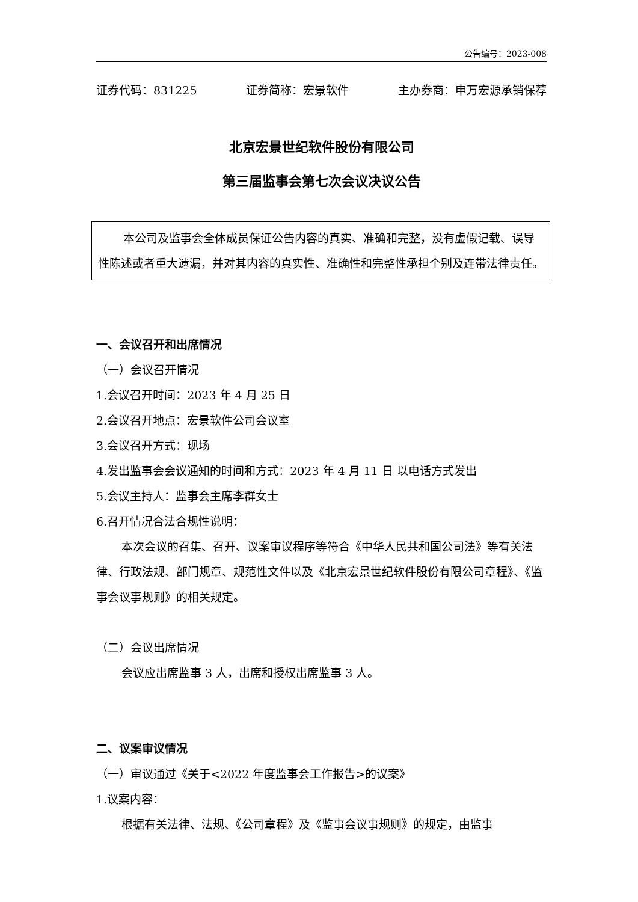公告编号：2023-008
证券代码：831225 证券简称：宏景软件 主办券商：申万宏源承销保荐
北京宏景世纪软件股份有限公司
第三届监事会第七次会议决议公告
本公司及监事会全体成员保证公告内容的真实、准确和完整，没有虚假记载、误导性陈述或者重大遗漏，并对其内容的真实性、准确性和完整性承担个别及连带法律责任。
一、会议召开和出席情况
（一）会议召开情况
1.会议召开时间：2023 年 4 月 25 日
2.会议召开地点：宏景软件公司会议室
3.会议召开方式：现场
4.发出监事会会议通知的时间和方式：2023 年 4 月 11 日 以电话方式发出
5.会议主持人：监事会主席李群女士
6.召开情况合法合规性说明：
本次会议的召集、召开、议案审议程序等符合《中华人民共和国公司法》等有关法律、行政法规、部门规章、规范性文件以及《北京宏景世纪软件股份有限公司章程》、《监事会议事规则》的相关规定。
（二）会议出席情况
会议应出席监事 3 人，出席和授权出席监事 3 人。
二、议案审议情况
（一）审议通过《关于<2022 年度监事会工作报告>的议案》
1.议案内容：
根据有关法律、法规、《公司章程》及《监事会议事规则》的规定，由监事